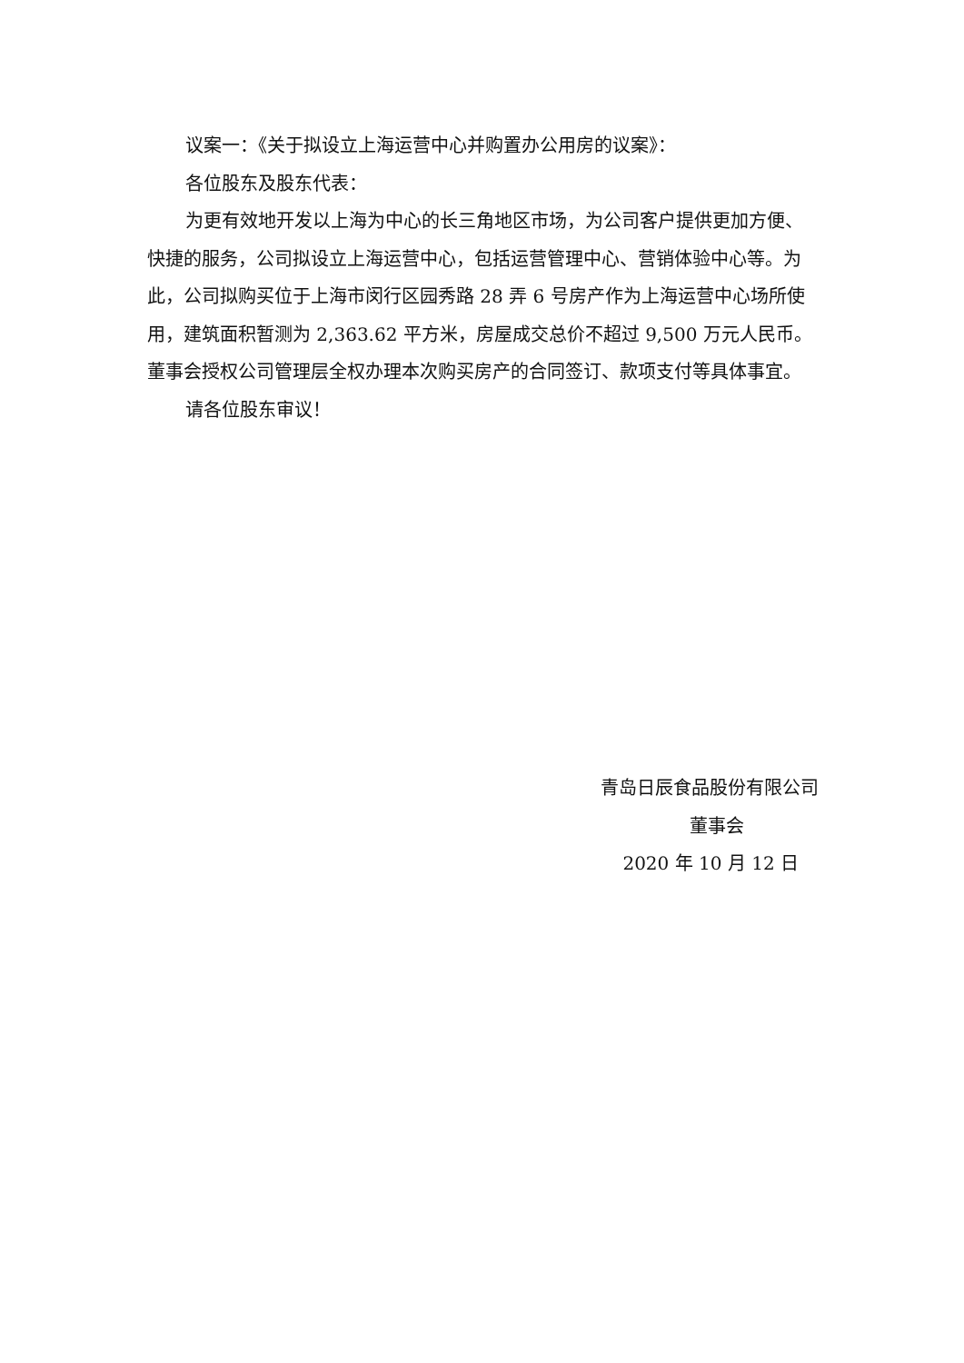议案一：《关于拟设立上海运营中心并购置办公用房的议案》：
各位股东及股东代表：
为更有效地开发以上海为中心的长三角地区市场，为公司客户提供更加方便、快捷的服务，公司拟设立上海运营中心，包括运营管理中心、营销体验中心等。为此，公司拟购买位于上海市闵行区园秀路 28 弄 6 号房产作为上海运营中心场所使用，建筑面积暂测为 2,363.62 平方米，房屋成交总价不超过 9,500 万元人民币。董事会授权公司管理层全权办理本次购买房产的合同签订、款项支付等具体事宜。
请各位股东审议！
青岛日辰食品股份有限公司
董事会
2020 年 10 月 12 日